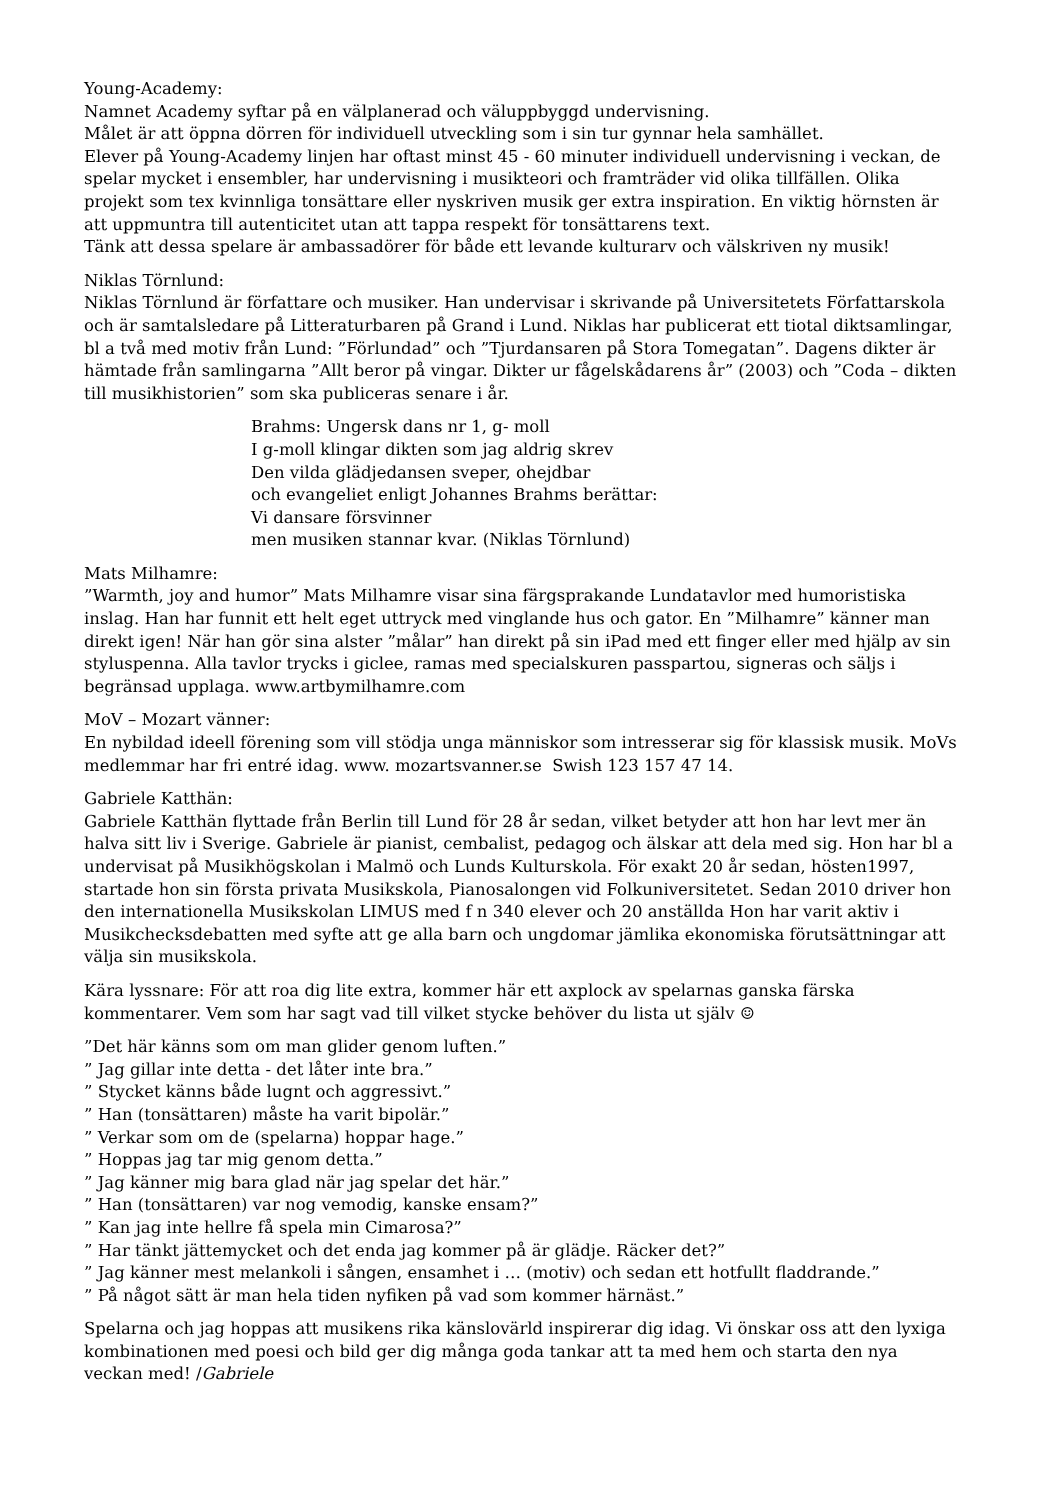Young-Academy:
Namnet Academy syftar på en välplanerad och väluppbyggd undervisning.
Målet är att öppna dörren för individuell utveckling som i sin tur gynnar hela samhället.
Elever på Young-Academy linjen har oftast minst 45 - 60 minuter individuell undervisning i veckan, de spelar mycket i ensembler, har undervisning i musikteori och framträder vid olika tillfällen. Olika projekt som tex kvinnliga tonsättare eller nyskriven musik ger extra inspiration. En viktig hörnsten är att uppmuntra till autenticitet utan att tappa respekt för tonsättarens text.
Tänk att dessa spelare är ambassadörer för både ett levande kulturarv och välskriven ny musik!
Niklas Törnlund:
Niklas Törnlund är författare och musiker. Han undervisar i skrivande på Universitetets Författarskola och är samtalsledare på Litteraturbaren på Grand i Lund. Niklas har publicerat ett tiotal diktsamlingar, bl a två med motiv från Lund: ”Förlundad” och ”Tjurdansaren på Stora Tomegatan”. Dagens dikter är hämtade från samlingarna ”Allt beror på vingar. Dikter ur fågelskådarens år” (2003) och ”Coda – dikten till musikhistorien” som ska publiceras senare i år.
Brahms: Ungersk dans nr 1, g- moll
I g-moll klingar dikten som jag aldrig skrev
Den vilda glädjedansen sveper, ohejdbar
och evangeliet enligt Johannes Brahms berättar:
Vi dansare försvinner
men musiken stannar kvar. (Niklas Törnlund)
Mats Milhamre:”Warmth, joy and humor” Mats Milhamre visar sina färgsprakande Lundatavlor med humoristiska inslag. Han har funnit ett helt eget uttryck med vinglande hus och gator. En ”Milhamre” känner man direkt igen! När han gör sina alster ”målar” han direkt på sin iPad med ett finger eller med hjälp av sin styluspenna. Alla tavlor trycks i giclee, ramas med specialskuren passpartou, signeras och säljs i begränsad upplaga. www.artbymilhamre.com
MoV – Mozart vänner:
En nybildad ideell förening som vill stödja unga människor som intresserar sig för klassisk musik. MoVs medlemmar har fri entré idag. www. mozartsvanner.se Swish 123 157 47 14.
Gabriele Katthän:
Gabriele Katthän flyttade från Berlin till Lund för 28 år sedan, vilket betyder att hon har levt mer än halva sitt liv i Sverige. Gabriele är pianist, cembalist, pedagog och älskar att dela med sig. Hon har bl a undervisat på Musikhögskolan i Malmö och Lunds Kulturskola. För exakt 20 år sedan, hösten1997, startade hon sin första privata Musikskola, Pianosalongen vid Folkuniversitetet. Sedan 2010 driver hon den internationella Musikskolan LIMUS med f n 340 elever och 20 anställda Hon har varit aktiv i Musikchecksdebatten med syfte att ge alla barn och ungdomar jämlika ekonomiska förutsättningar att välja sin musikskola.
Kära lyssnare: För att roa dig lite extra, kommer här ett axplock av spelarnas ganska färska kommentarer. Vem som har sagt vad till vilket stycke behöver du lista ut själv ☺
”Det här känns som om man glider genom luften.”
” Jag gillar inte detta - det låter inte bra.”
” Stycket känns både lugnt och aggressivt.”
” Han (tonsättaren) måste ha varit bipolär.”
” Verkar som om de (spelarna) hoppar hage.”
” Hoppas jag tar mig genom detta.”
” Jag känner mig bara glad när jag spelar det här.”
” Han (tonsättaren) var nog vemodig, kanske ensam?”
” Kan jag inte hellre få spela min Cimarosa?”
” Har tänkt jättemycket och det enda jag kommer på är glädje. Räcker det?”
” Jag känner mest melankoli i sången, ensamhet i … (motiv) och sedan ett hotfullt fladdrande.”
” På något sätt är man hela tiden nyfiken på vad som kommer härnäst.”
Spelarna och jag hoppas att musikens rika känslovärld inspirerar dig idag. Vi önskar oss att den lyxiga kombinationen med poesi och bild ger dig många goda tankar att ta med hem och starta den nya veckan med! /Gabriele